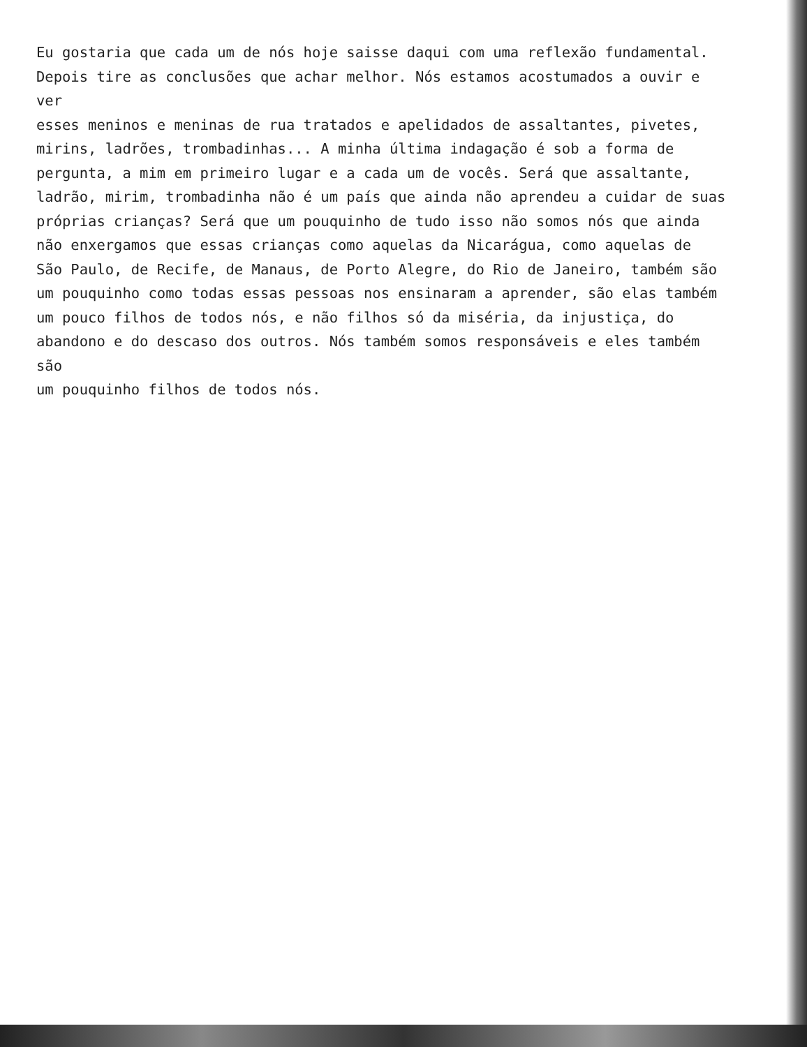Eu gostaria que cada um de nós hoje saisse daqui com uma reflexão fundamental.
Depois tire as conclusões que achar melhor. Nós estamos acostumados a ouvir e ver
esses meninos e meninas de rua tratados e apelidados de assaltantes, pivetes,
mirins, ladrões, trombadinhas... A minha última indagação é sob a forma de
pergunta, a mim em primeiro lugar e a cada um de vocês. Será que assaltante,
ladrão, mirim, trombadinha não é um país que ainda não aprendeu a cuidar de suas
próprias crianças? Será que um pouquinho de tudo isso não somos nós que ainda
não enxergamos que essas crianças como aquelas da Nicarágua, como aquelas de
São Paulo, de Recife, de Manaus, de Porto Alegre, do Rio de Janeiro, também são
um pouquinho como todas essas pessoas nos ensinaram a aprender, são elas também
um pouco filhos de todos nós, e não filhos só da miséria, da injustiça, do
abandono e do descaso dos outros. Nós também somos responsáveis e eles também são
um pouquinho filhos de todos nós.